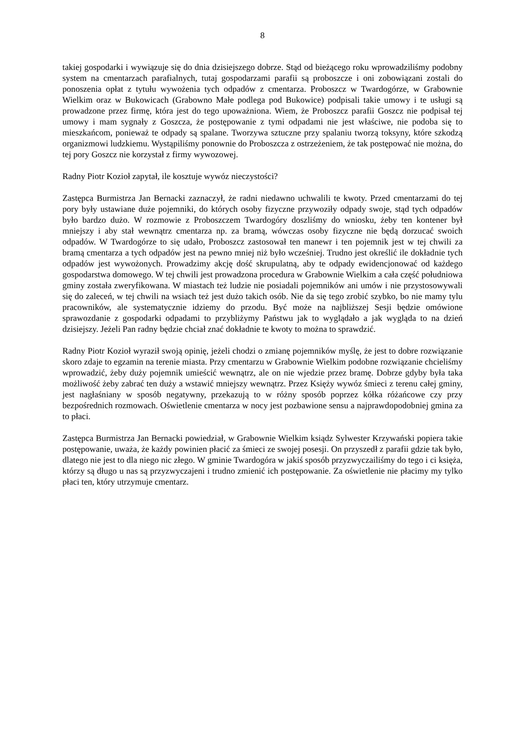8
takiej gospodarki i wywiązuje się do dnia dzisiejszego dobrze. Stąd od bieżącego roku wprowadziliśmy podobny system na cmentarzach parafialnych, tutaj gospodarzami parafii są proboszcze i oni zobowiązani zostali do ponoszenia opłat z tytułu wywożenia tych odpadów z cmentarza. Proboszcz w Twardogórze, w Grabownie Wielkim oraz w Bukowicach (Grabowno Małe podlega pod Bukowice) podpisali takie umowy i te usługi są prowadzone przez firmę, która jest do tego upoważniona. Wiem, że Proboszcz parafii Goszcz nie podpisał tej umowy i mam sygnały z Goszcza, że postępowanie z tymi odpadami nie jest właściwe, nie podoba się to mieszkańcom, ponieważ te odpady są spalane. Tworzywa sztuczne przy spalaniu tworzą toksyny, które szkodzą organizmowi ludzkiemu. Wystąpiliśmy ponownie do Proboszcza z ostrzeżeniem, że tak postępować nie można, do tej pory Goszcz nie korzystał z firmy wywozowej.
Radny Piotr Kozioł zapytał, ile kosztuje wywóz nieczystości?
Zastępca Burmistrza Jan Bernacki zaznaczył, że radni niedawno uchwalili te kwoty. Przed cmentarzami do tej pory były ustawiane duże pojemniki, do których osoby fizyczne przywoziły odpady swoje, stąd tych odpadów było bardzo dużo. W rozmowie z Proboszczem Twardogóry doszliśmy do wniosku, żeby ten kontener był mniejszy i aby stał wewnątrz cmentarza np. za bramą, wówczas osoby fizyczne nie będą dorzucać swoich odpadów. W Twardogórze to się udało, Proboszcz zastosował ten manewr i ten pojemnik jest w tej chwili za bramą cmentarza a tych odpadów jest na pewno mniej niż było wcześniej. Trudno jest określić ile dokładnie tych odpadów jest wywożonych. Prowadzimy akcję dość skrupulatną, aby te odpady ewidencjonować od każdego gospodarstwa domowego. W tej chwili jest prowadzona procedura w Grabownie Wielkim a cała część południowa gminy została zweryfikowana. W miastach też ludzie nie posiadali pojemników ani umów i nie przystosowywali się do zaleceń, w tej chwili na wsiach też jest dużo takich osób. Nie da się tego zrobić szybko, bo nie mamy tylu pracowników, ale systematycznie idziemy do przodu. Być może na najbliższej Sesji będzie omówione sprawozdanie z gospodarki odpadami to przybliżymy Państwu jak to wyglądało a jak wygląda to na dzień dzisiejszy. Jeżeli Pan radny będzie chciał znać dokładnie te kwoty to można to sprawdzić.
Radny Piotr Kozioł wyraził swoją opinię, jeżeli chodzi o zmianę pojemników myślę, że jest to dobre rozwiązanie skoro zdaje to egzamin na terenie miasta. Przy cmentarzu w Grabownie Wielkim podobne rozwiązanie chcieliśmy wprowadzić, żeby duży pojemnik umieścić wewnątrz, ale on nie wjedzie przez bramę. Dobrze gdyby była taka możliwość żeby zabrać ten duży a wstawić mniejszy wewnątrz. Przez Księży wywóz śmieci z terenu całej gminy, jest nagłaśniany w sposób negatywny, przekazują to w różny sposób poprzez kółka różańcowe czy przy bezpośrednich rozmowach. Oświetlenie cmentarza w nocy jest pozbawione sensu a najprawdopodobniej gmina za to płaci.
Zastępca Burmistrza Jan Bernacki powiedział, w Grabownie Wielkim ksiądz Sylwester Krzywański popiera takie postępowanie, uważa, że każdy powinien płacić za śmieci ze swojej posesji. On przyszedł z parafii gdzie tak było, dlatego nie jest to dla niego nic złego. W gminie Twardogóra w jakiś sposób przyzwyczailiśmy do tego i ci księża, którzy są długo u nas są przyzwyczajeni i trudno zmienić ich postępowanie. Za oświetlenie nie płacimy my tylko płaci ten, który utrzymuje cmentarz.